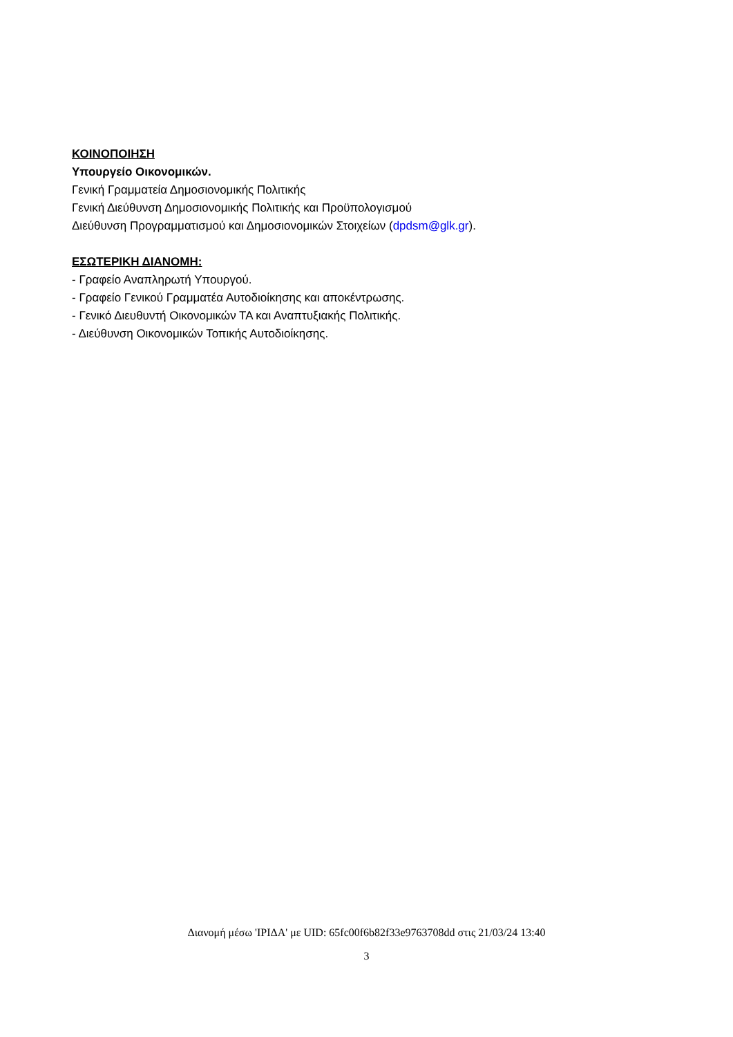ΚΟΙΝΟΠΟΙΗΣΗ
Υπουργείο Οικονομικών.
Γενική Γραμματεία Δημοσιονομικής Πολιτικής
Γενική Διεύθυνση Δημοσιονομικής Πολιτικής και Προϋπολογισμού
Διεύθυνση Προγραμματισμού και Δημοσιονομικών Στοιχείων (dpdsm@glk.gr).
ΕΣΩΤΕΡΙΚΗ ΔΙΑΝΟΜΗ:
- Γραφείο Αναπληρωτή Υπουργού.
- Γραφείο Γενικού Γραμματέα Αυτοδιοίκησης και αποκέντρωσης.
- Γενικό Διευθυντή Οικονομικών ΤΑ και Αναπτυξιακής Πολιτικής.
- Διεύθυνση Οικονομικών Τοπικής Αυτοδιοίκησης.
Διανομή μέσω 'ΙΡΙΔΑ' με UID: 65fc00f6b82f33e9763708dd στις 21/03/24 13:40
3